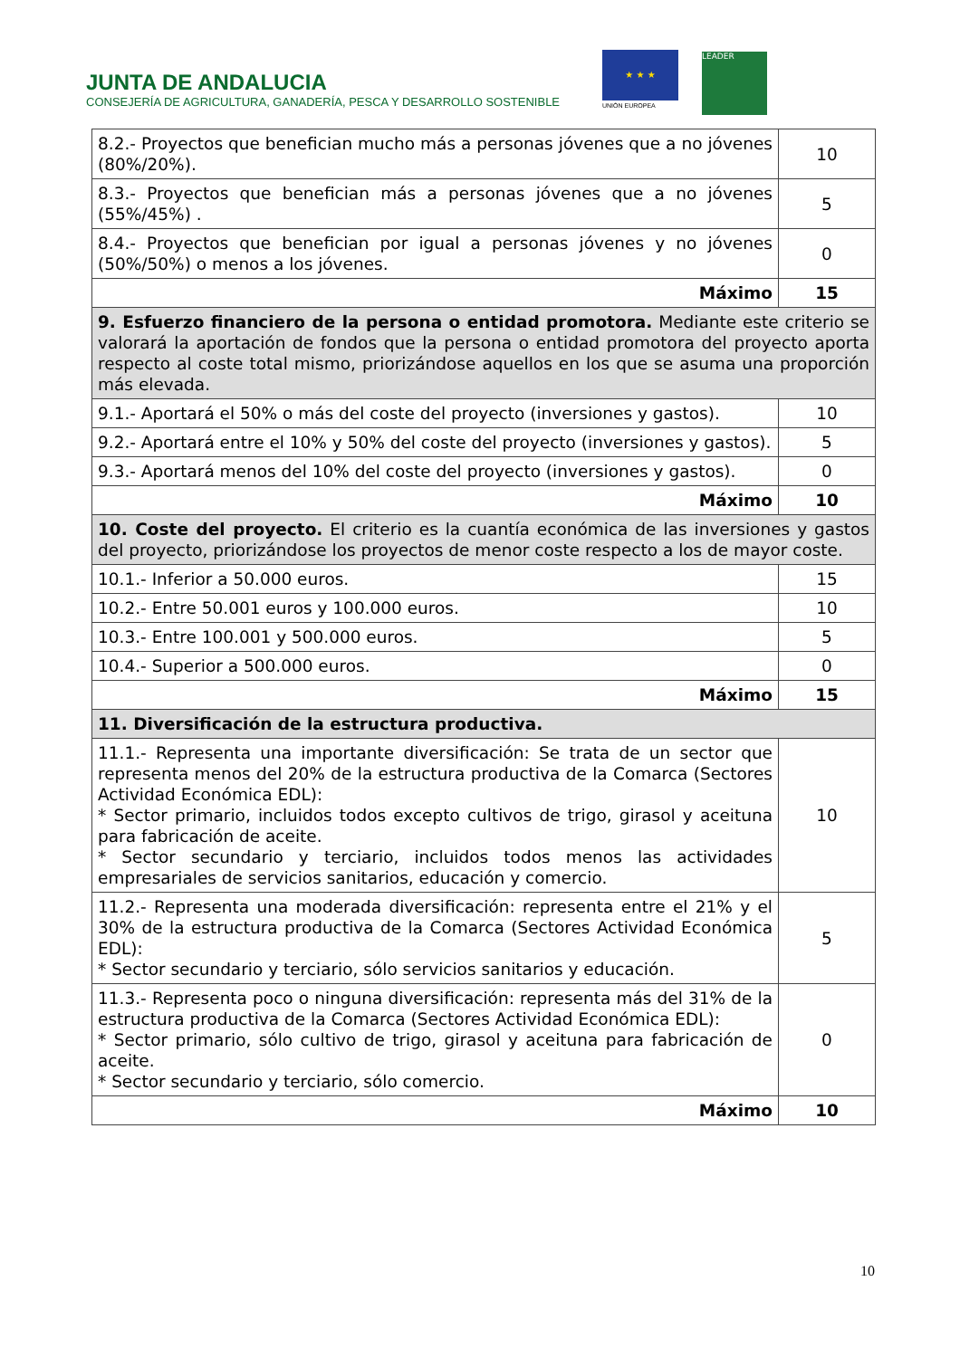JUNTA DE ANDALUCIA
CONSEJERÍA DE AGRICULTURA, GANADERÍA, PESCA Y DESARROLLO SOSTENIBLE
★ ★ ★
UNIÓN EUROPEA
LEADER
| 8.2.- Proyectos que benefician mucho más a personas jóvenes que a no jóvenes (80%/20%). | 10 |
| 8.3.- Proyectos que benefician más a personas jóvenes que a no jóvenes (55%/45%) . | 5 |
| 8.4.- Proyectos que benefician por igual a personas jóvenes y no jóvenes (50%/50%) o menos a los jóvenes. | 0 |
| Máximo | 15 |
| 9. Esfuerzo financiero de la persona o entidad promotora. Mediante este criterio se valorará la aportación de fondos que la persona o entidad promotora del proyecto aporta respecto al coste total mismo, priorizándose aquellos en los que se asuma una proporción más elevada. | |
| 9.1.- Aportará el 50% o más del coste del proyecto (inversiones y gastos). | 10 |
| 9.2.- Aportará entre el 10% y 50% del coste del proyecto (inversiones y gastos). | 5 |
| 9.3.- Aportará menos del 10% del coste del proyecto (inversiones y gastos). | 0 |
| Máximo | 10 |
| 10. Coste del proyecto. El criterio es la cuantía económica de las inversiones y gastos del proyecto, priorizándose los proyectos de menor coste respecto a los de mayor coste. | |
| 10.1.- Inferior a 50.000 euros. | 15 |
| 10.2.- Entre 50.001 euros y 100.000 euros. | 10 |
| 10.3.- Entre 100.001 y 500.000 euros. | 5 |
| 10.4.- Superior a 500.000 euros. | 0 |
| Máximo | 15 |
| 11. Diversificación de la estructura productiva. | |
| 11.1.- Representa una importante diversificación: Se trata de un sector que representa menos del 20% de la estructura productiva de la Comarca (Sectores Actividad Económica EDL): * Sector primario, incluidos todos excepto cultivos de trigo, girasol y aceituna para fabricación de aceite. * Sector secundario y terciario, incluidos todos menos las actividades empresariales de servicios sanitarios, educación y comercio. | 10 |
| 11.2.- Representa una moderada diversificación: representa entre el 21% y el 30% de la estructura productiva de la Comarca (Sectores Actividad Económica EDL): * Sector secundario y terciario, sólo servicios sanitarios y educación. | 5 |
| 11.3.- Representa poco o ninguna diversificación: representa más del 31% de la estructura productiva de la Comarca (Sectores Actividad Económica EDL): * Sector primario, sólo cultivo de trigo, girasol y aceituna para fabricación de aceite. * Sector secundario y terciario, sólo comercio. | 0 |
| Máximo | 10 |
10